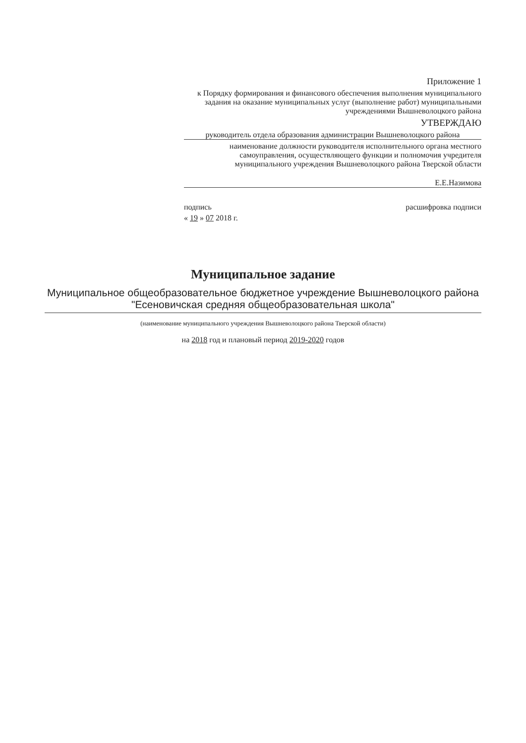Приложение 1
к Порядку формирования и финансового обеспечения выполнения муниципального задания на оказание муниципальных услуг (выполнение работ) муниципальными учреждениями Вышневолоцкого района
УТВЕРЖДАЮ
руководитель отдела образования администрации Вышневолоцкого района
наименование должности руководителя исполнительного органа местного самоуправления, осуществляющего функции и полномочия учредителя муниципального учреждения Вышневолоцкого района Тверской области
Е.Е.Назимова
подпись расшифровка подписи
« 19 » 07 2018 г.
Муниципальное задание
Муниципальное общеобразовательное бюджетное учреждение Вышневолоцкого района "Есеновичская средняя общеобразовательная школа"
(наименование муниципального учреждения Вышневолоцкого района Тверской области)
на 2018 год и плановый период 2019-2020 годов